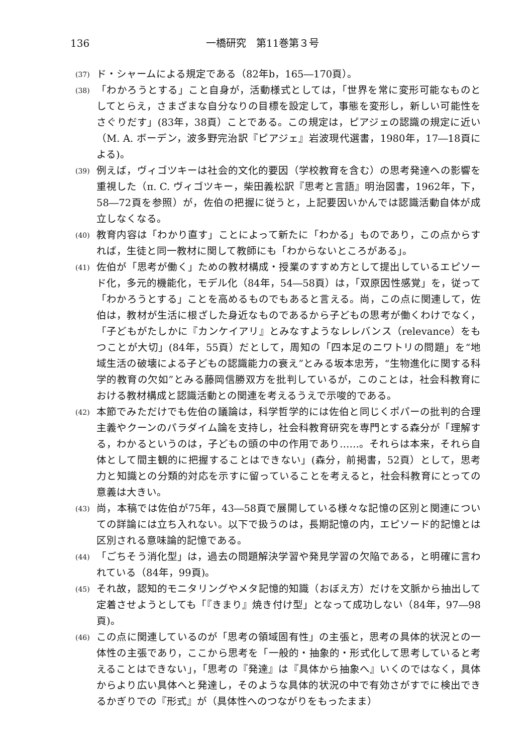136 一橋研究　第11巻第３号
(37) ド・シャームによる規定である（82年b，165―170頁）。
(38) 「わかろうとする」こと自身が，活動様式としては，「世界を常に変形可能なものとしてとらえ，さまざまな自分なりの目標を設定して，事態を変形し，新しい可能性をさぐりだす」(83年，38頁）ことである。この規定は，ピアジェの認識の規定に近い（M. A. ボーデン，波多野完治訳『ピアジェ』岩波現代選書，1980年，17―18頁による)。
(39) 例えば，ヴィゴツキーは社会的文化的要因（学校教育を含む）の思考発達への影響を重視した（π. C. ヴィゴツキー，柴田義松訳『思考と言語』明治図書，1962年，下，58―72頁を参照）が，佐伯の把握に従うと，上記要因いかんでは認識活動自体が成立しなくなる。
(40) 教育内容は「わかり直す」ことによって新たに「わかる」ものであり，この点からすれば，生徒と同一教材に関して教師にも「わからないところがある」。
(41) 佐伯が「思考が働く」ための教材構成・授業のすすめ方として提出しているエピソード化，多元的機能化，モデル化（84年，54―58頁）は，「双原因性感覚」を，従って「わかろうとする」ことを高めるものでもあると言える。尚，この点に関連して，佐伯は，教材が生活に根ざした身近なものであるから子どもの思考が働くわけでなく，「子どもがたしかに『カンケイアリ』とみなすようなレレバンス（relevance）をもつことが大切」(84年，55頁）だとして，周知の「四本足のニワトリの問題」を“地域生活の破壊による子どもの認識能力の衰え”とみる坂本忠芳，“生物進化に関する科学的教育の欠如”とみる藤岡信勝双方を批判しているが，このことは，社会科教育における教材構成と認識活動との関連を考えるうえで示唆的である。
(42) 本節でみただけでも佐伯の議論は，科学哲学的には佐伯と同じくポパーの批判的合理主義やクーンのパラダイム論を支持し，社会科教育研究を専門とする森分が「理解する，わかるというのは，子どもの頭の中の作用であり……。それらは本来，それら自体として間主観的に把握することはできない」(森分，前掲書，52頁）として，思考力と知識との分類的対応を示すに留っていることを考えると，社会科教育にとっての意義は大きい。
(43) 尚，本稿では佐伯が75年，43―58頁で展開している様々な記憶の区別と関連についての詳論には立ち入れない。以下で扱うのは，長期記憶の内，エピソード的記憶とは区別される意味論的記憶である。
(44) 「ごちそう消化型」は，過去の問題解決学習や発見学習の欠陥である，と明確に言われている（84年，99頁)。
(45) それ故，認知的モニタリングやメタ記憶的知識（おぼえ方）だけを文脈から抽出して定着させようとしても「『きまり』焼き付け型」となって成功しない（84年，97―98頁)。
(46) この点に関連しているのが「思考の領域固有性」の主張と，思考の具体的状況との一体性の主張であり，ここから思考を「一般的・抽象的・形式化して思考していると考えることはできない」，「思考の『発達』は『具体から抽象へ』いくのではなく，具体からより広い具体へと発達し，そのような具体的状況の中で有効さがすでに検出できるかぎりでの『形式』が（具体性へのつながりをもったまま）